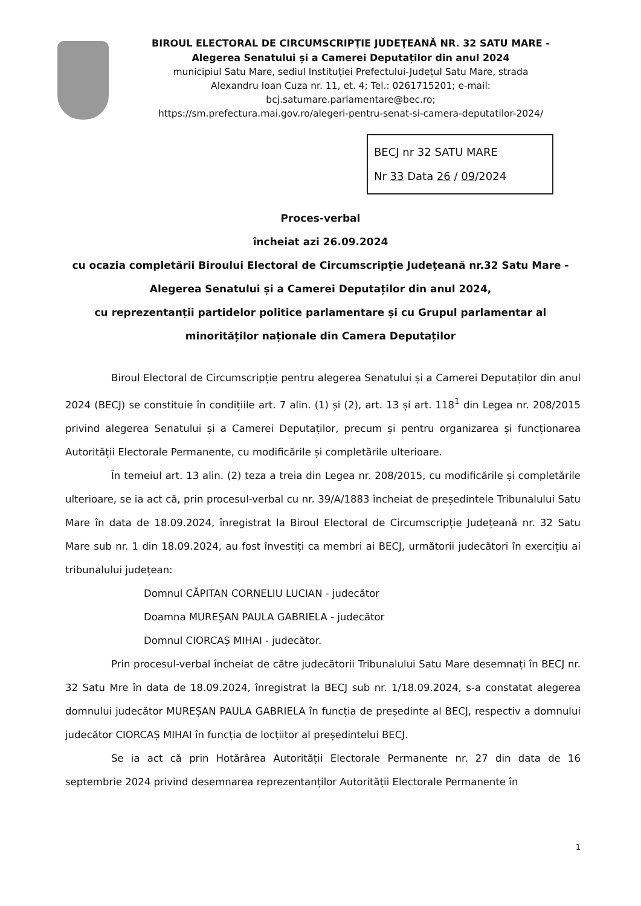BIROUL ELECTORAL DE CIRCUMSCRIPŢIE JUDEŢEANĂ NR. 32 SATU MARE -
Alegerea Senatului și a Camerei Deputaților din anul 2024
municipiul Satu Mare, sediul Instituției Prefectului-Județul Satu Mare, strada
Alexandru Ioan Cuza nr. 11, et. 4; Tel.: 0261715201; e-mail:
bcj.satumare.parlamentare@bec.ro;
https://sm.prefectura.mai.gov.ro/alegeri-pentru-senat-si-camera-deputatilor-2024/
BECJ nr 32 SATU MARE
Nr 33 Data 26 / 09/2024
Proces-verbal
încheiat azi 26.09.2024
cu ocazia completării Biroului Electoral de Circumscripţie Judeţeană nr.32 Satu Mare -
Alegerea Senatului și a Camerei Deputaților din anul 2024,
cu reprezentanții partidelor politice parlamentare și cu Grupul parlamentar al
minorităților naționale din Camera Deputaților
Biroul Electoral de Circumscripție pentru alegerea Senatului și a Camerei Deputaților din anul 2024 (BECJ) se constituie în condițiile art. 7 alin. (1) și (2), art. 13 și art. 118<sup>1</sup> din Legea nr. 208/2015 privind alegerea Senatului și a Camerei Deputaților, precum și pentru organizarea și funcționarea Autorității Electorale Permanente, cu modificările și completările ulterioare.
În temeiul art. 13 alin. (2) teza a treia din Legea nr. 208/2015, cu modificările și completările ulterioare, se ia act că, prin procesul-verbal cu nr. 39/A/1883 încheiat de președintele Tribunalului Satu Mare în data de 18.09.2024, înregistrat la Biroul Electoral de Circumscripție Județeană nr. 32 Satu Mare sub nr. 1 din 18.09.2024, au fost învestiți ca membri ai BECJ, următorii judecători în exercițiu ai tribunalului județean:
Domnul CĂPITAN CORNELIU LUCIAN - judecător
Doamna MUREȘAN PAULA GABRIELA - judecător
Domnul CIORCAȘ MIHAI - judecător.
Prin procesul-verbal încheiat de către judecătorii Tribunalului Satu Mare desemnați în BECJ nr. 32 Satu Mre în data de 18.09.2024, înregistrat la BECJ sub nr. 1/18.09.2024, s-a constatat alegerea domnului judecător MUREȘAN PAULA GABRIELA în funcția de președinte al BECJ, respectiv a domnului judecător CIORCAȘ MIHAI în funcția de locțiitor al președintelui BECJ.
Se ia act că prin Hotărârea Autorității Electorale Permanente nr. 27 din data de 16 septembrie 2024 privind desemnarea reprezentanților Autorității Electorale Permanente în
1